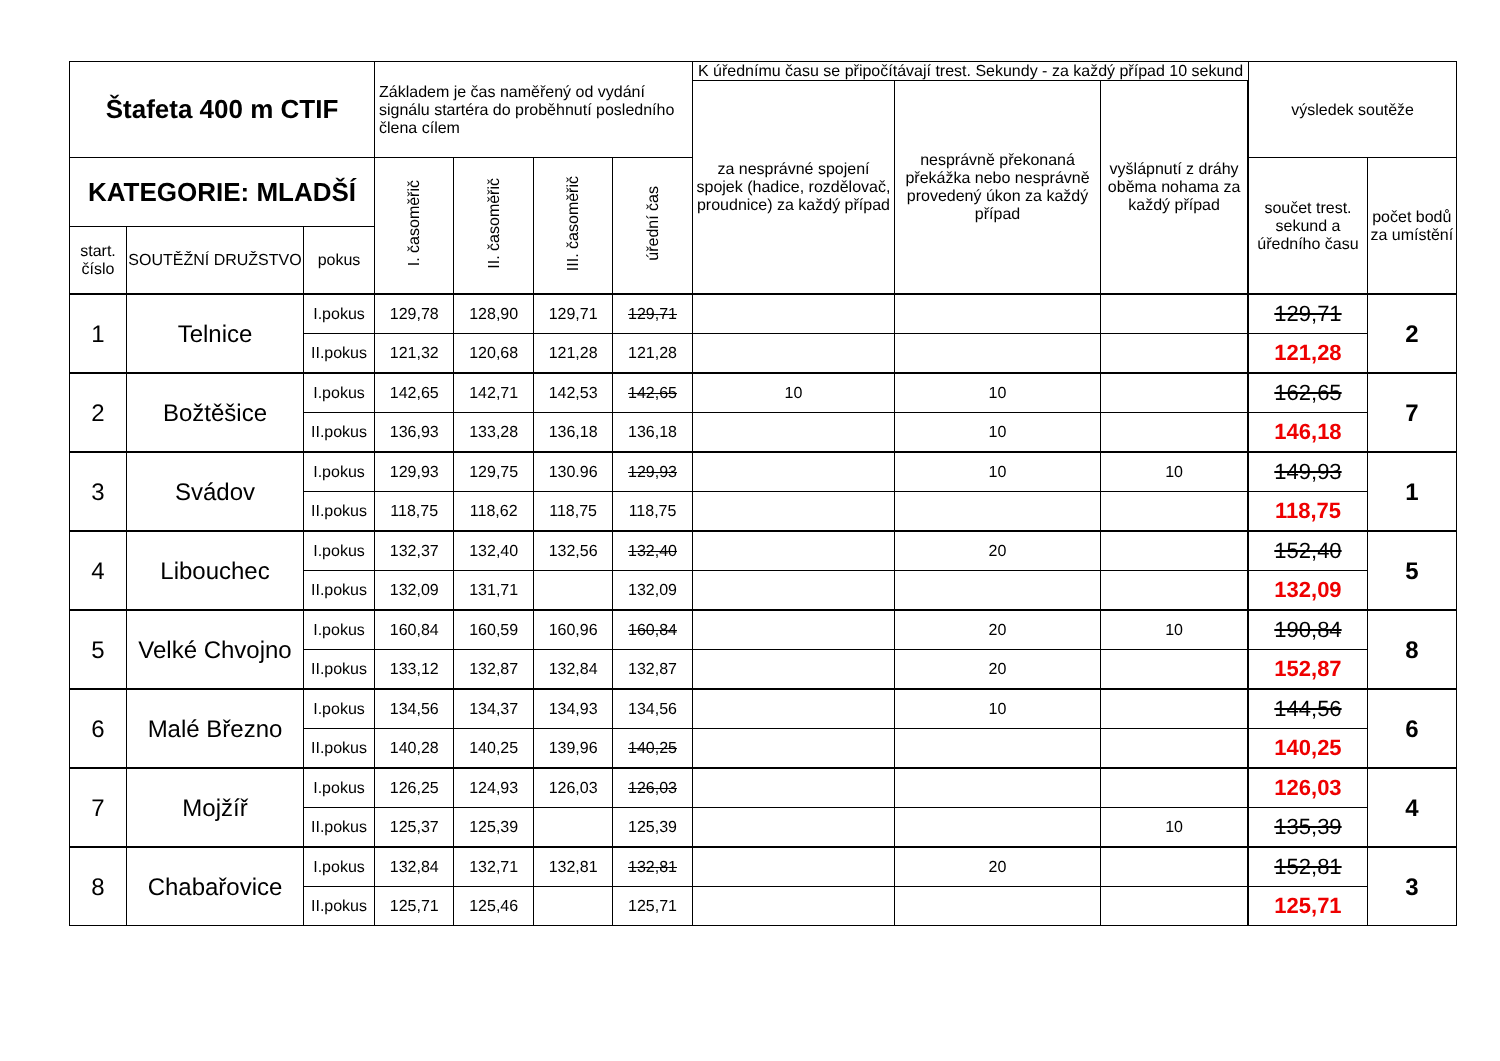| Štafeta 400 m CTIF | | | Základem je čas naměřený od vydání signálu startéra do proběhnutí posledního člena cílem | | | | K úřednímu času se připočítávají trest. Sekundy - za každý případ 10 sekund | | | | výsledek soutěže | |
| --- | --- | --- | --- | --- | --- | --- | --- | --- | --- | --- | --- | --- |
| | | | | | | | za nesprávné spojení spojek (hadice, rozdělovač, proudnice) za každý případ | nesprávně překonaná překážka nebo nesprávně provedený úkon za každý případ | vyšlápnutí z dráhy oběma nohama za každý případ | | | |
| KATEGORIE: MLADŠÍ | | | I. časoměřič | II. časoměřič | III. časoměřič | úřední čas | | | | | součet trest. sekund a úředního času | počet bodů za umístění |
| start. číslo | SOUTĚŽNÍ DRUŽSTVO | pokus | | | | | | | | | | |
| 1 | Telnice | I.pokus | 129,78 | 128,90 | 129,71 | 129,71 | | | | | 129,71 | 2 |
| | | II.pokus | 121,32 | 120,68 | 121,28 | 121,28 | | | | | 121,28 | |
| 2 | Božtěšice | I.pokus | 142,65 | 142,71 | 142,53 | 142,65 | 10 | 10 | | | 162,65 | 7 |
| | | II.pokus | 136,93 | 133,28 | 136,18 | 136,18 | | 10 | | | 146,18 | |
| 3 | Svádov | I.pokus | 129,93 | 129,75 | 130.96 | 129,93 | | 10 | 10 | | 149,93 | 1 |
| | | II.pokus | 118,75 | 118,62 | 118,75 | 118,75 | | | | | 118,75 | |
| 4 | Libouchec | I.pokus | 132,37 | 132,40 | 132,56 | 132,40 | | 20 | | | 152,40 | 5 |
| | | II.pokus | 132,09 | 131,71 | | 132,09 | | | | | 132,09 | |
| 5 | Velké Chvojno | I.pokus | 160,84 | 160,59 | 160,96 | 160,84 | | 20 | 10 | | 190,84 | 8 |
| | | II.pokus | 133,12 | 132,87 | 132,84 | 132,87 | | 20 | | | 152,87 | |
| 6 | Malé Březno | I.pokus | 134,56 | 134,37 | 134,93 | 134,56 | | 10 | | | 144,56 | 6 |
| | | II.pokus | 140,28 | 140,25 | 139,96 | 140,25 | | | | | 140,25 | |
| 7 | Mojžíř | I.pokus | 126,25 | 124,93 | 126,03 | 126,03 | | | | | 126,03 | 4 |
| | | II.pokus | 125,37 | 125,39 | | 125,39 | | | 10 | | 135,39 | |
| 8 | Chabařovice | I.pokus | 132,84 | 132,71 | 132,81 | 132,81 | | 20 | | | 152,81 | 3 |
| | | II.pokus | 125,71 | 125,46 | | 125,71 | | | | | 125,71 | |